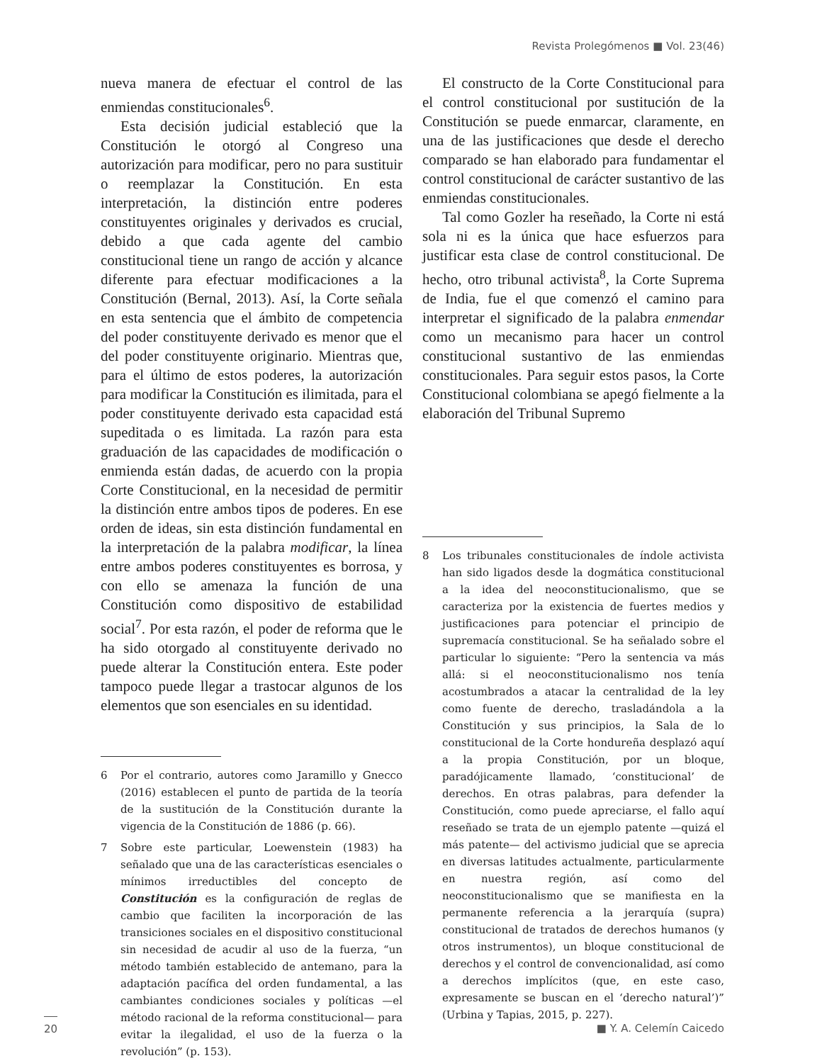Revista Prolegómenos ■ Vol. 23(46)
nueva manera de efectuar el control de las enmiendas constitucionales<sup>6</sup>.
Esta decisión judicial estableció que la Constitución le otorgó al Congreso una autorización para modificar, pero no para sustituir o reemplazar la Constitución. En esta interpretación, la distinción entre poderes constituyentes originales y derivados es crucial, debido a que cada agente del cambio constitucional tiene un rango de acción y alcance diferente para efectuar modificaciones a la Constitución (Bernal, 2013). Así, la Corte señala en esta sentencia que el ámbito de competencia del poder constituyente derivado es menor que el del poder constituyente originario. Mientras que, para el último de estos poderes, la autorización para modificar la Constitución es ilimitada, para el poder constituyente derivado esta capacidad está supeditada o es limitada. La razón para esta graduación de las capacidades de modificación o enmienda están dadas, de acuerdo con la propia Corte Constitucional, en la necesidad de permitir la distinción entre ambos tipos de poderes. En ese orden de ideas, sin esta distinción fundamental en la interpretación de la palabra modificar, la línea entre ambos poderes constituyentes es borrosa, y con ello se amenaza la función de una Constitución como dispositivo de estabilidad social<sup>7</sup>. Por esta razón, el poder de reforma que le ha sido otorgado al constituyente derivado no puede alterar la Constitución entera. Este poder tampoco puede llegar a trastocar algunos de los elementos que son esenciales en su identidad.
6 Por el contrario, autores como Jaramillo y Gnecco (2016) establecen el punto de partida de la teoría de la sustitución de la Constitución durante la vigencia de la Constitución de 1886 (p. 66).
7 Sobre este particular, Loewenstein (1983) ha señalado que una de las características esenciales o mínimos irreductibles del concepto de Constitución es la configuración de reglas de cambio que faciliten la incorporación de las transiciones sociales en el dispositivo constitucional sin necesidad de acudir al uso de la fuerza, “un método también establecido de antemano, para la adaptación pacífica del orden fundamental, a las cambiantes condiciones sociales y políticas —el método racional de la reforma constitucional— para evitar la ilegalidad, el uso de la fuerza o la revolución” (p. 153).
El constructo de la Corte Constitucional para el control constitucional por sustitución de la Constitución se puede enmarcar, claramente, en una de las justificaciones que desde el derecho comparado se han elaborado para fundamentar el control constitucional de carácter sustantivo de las enmiendas constitucionales.
Tal como Gozler ha reseñado, la Corte ni está sola ni es la única que hace esfuerzos para justificar esta clase de control constitucional. De hecho, otro tribunal activista<sup>8</sup>, la Corte Suprema de India, fue el que comenzó el camino para interpretar el significado de la palabra enmendar como un mecanismo para hacer un control constitucional sustantivo de las enmiendas constitucionales. Para seguir estos pasos, la Corte Constitucional colombiana se apegó fielmente a la elaboración del Tribunal Supremo
8 Los tribunales constitucionales de índole activista han sido ligados desde la dogmática constitucional a la idea del neoconstitucionalismo, que se caracteriza por la existencia de fuertes medios y justificaciones para potenciar el principio de supremacía constitucional. Se ha señalado sobre el particular lo siguiente: “Pero la sentencia va más allá: si el neoconstitucionalismo nos tenía acostumbrados a atacar la centralidad de la ley como fuente de derecho, trasladándola a la Constitución y sus principios, la Sala de lo constitucional de la Corte hondureña desplazó aquí a la propia Constitución, por un bloque, paradójicamente llamado, ‘constitucional’ de derechos. En otras palabras, para defender la Constitución, como puede apreciarse, el fallo aquí reseñado se trata de un ejemplo patente —quizá el más patente— del activismo judicial que se aprecia en diversas latitudes actualmente, particularmente en nuestra región, así como del neoconstitucionalismo que se manifiesta en la permanente referencia a la jerarquía (supra) constitucional de tratados de derechos humanos (y otros instrumentos), un bloque constitucional de derechos y el control de convencionalidad, así como a derechos implícitos (que, en este caso, expresamente se buscan en el ‘derecho natural’)” (Urbina y Tapias, 2015, p. 227).
20 ■ Y. A. Celemín Caicedo